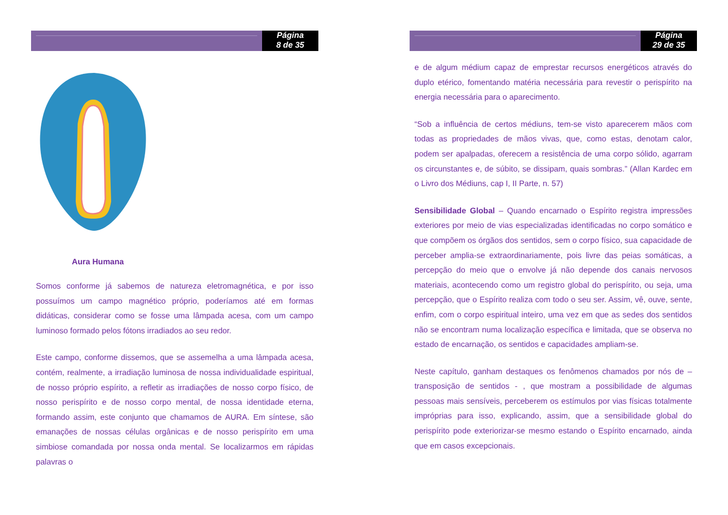Página
8 de 35
Aura Humana
Somos conforme já sabemos de natureza eletromagnética, e por isso possuímos um campo magnético próprio, poderíamos até em formas didáticas, considerar como se fosse uma lâmpada acesa, com um campo luminoso formado pelos fótons irradiados ao seu redor.
Este campo, conforme dissemos, que se assemelha a uma lâmpada acesa, contém, realmente, a irradiação luminosa de nossa individualidade espiritual, de nosso próprio espírito, a refletir as irradiações de nosso corpo físico, de nosso perispírito e de nosso corpo mental, de nossa identidade eterna, formando assim, este conjunto que chamamos de AURA. Em síntese, são emanações de nossas células orgânicas e de nosso perispírito em uma simbiose comandada por nossa onda mental. Se localizarmos em rápidas palavras o
Página
29 de 35
e de algum médium capaz de emprestar recursos energéticos através do duplo etérico, fomentando matéria necessária para revestir o perispírito na energia necessária para o aparecimento.
“Sob a influência de certos médiuns, tem-se visto aparecerem mãos com todas as propriedades de mãos vivas, que, como estas, denotam calor, podem ser apalpadas, oferecem a resistência de uma corpo sólido, agarram os circunstantes e, de súbito, se dissipam, quais sombras.” (Allan Kardec em o Livro dos Médiuns, cap I, II Parte, n. 57)
Sensibilidade Global – Quando encarnado o Espírito registra impressões exteriores por meio de vias especializadas identificadas no corpo somático e que compõem os órgãos dos sentidos, sem o corpo físico, sua capacidade de perceber amplia-se extraordinariamente, pois livre das peias somáticas, a percepção do meio que o envolve já não depende dos canais nervosos materiais, acontecendo como um registro global do perispírito, ou seja, uma percepção, que o Espírito realiza com todo o seu ser. Assim, vê, ouve, sente, enfim, com o corpo espiritual inteiro, uma vez em que as sedes dos sentidos não se encontram numa localização específica e limitada, que se observa no estado de encarnação, os sentidos e capacidades ampliam-se.
Neste capítulo, ganham destaques os fenômenos chamados por nós de – transposição de sentidos - , que mostram a possibilidade de algumas pessoas mais sensíveis, perceberem os estímulos por vias físicas totalmente impróprias para isso, explicando, assim, que a sensibilidade global do perispírito pode exteriorizar-se mesmo estando o Espírito encarnado, ainda que em casos excepcionais.